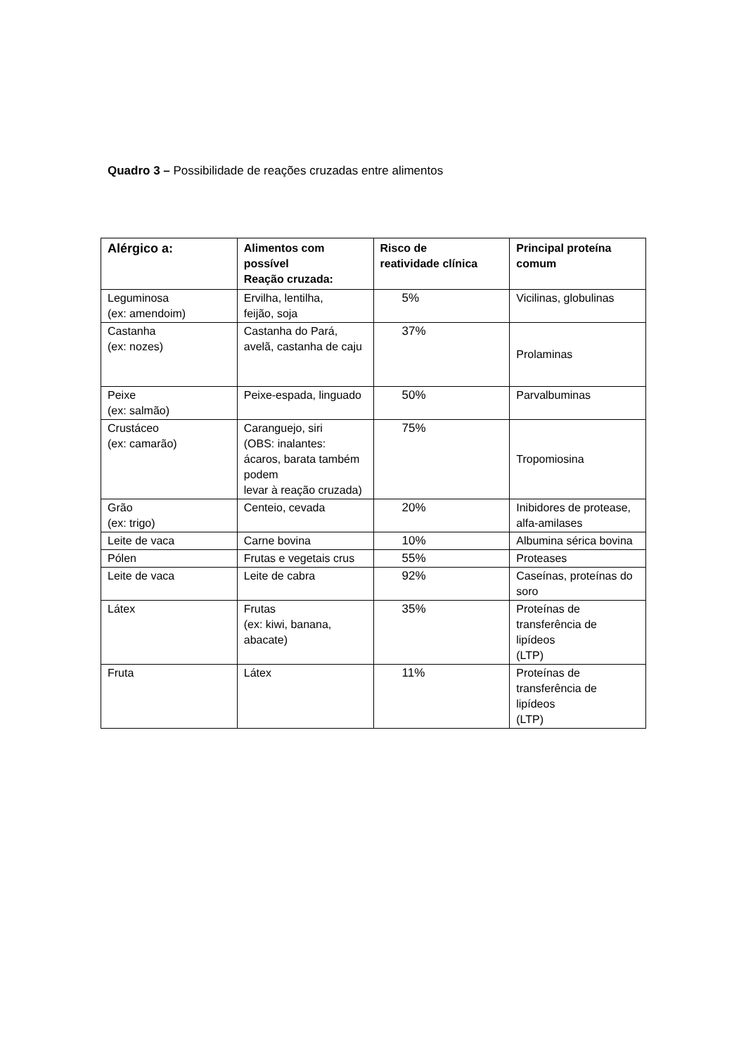Quadro 3 – Possibilidade de reações cruzadas entre alimentos
| Alérgico a: | Alimentos com possível Reação cruzada: | Risco de reatividade clínica | Principal proteína comum |
| --- | --- | --- | --- |
| Leguminosa (ex: amendoim) | Ervilha, lentilha, feijão, soja | 5% | Vicilinas, globulinas |
| Castanha (ex: nozes) | Castanha do Pará, avelã, castanha de caju | 37% | Prolaminas |
| Peixe (ex: salmão) | Peixe-espada, linguado | 50% | Parvalbuminas |
| Crustáceo (ex: camarão) | Caranguejo, siri (OBS: inalantes: ácaros, barata também podem levar à reação cruzada) | 75% | Tropomiosina |
| Grão (ex: trigo) | Centeio, cevada | 20% | Inibidores de protease, alfa-amilases |
| Leite de vaca | Carne bovina | 10% | Albumina sérica bovina |
| Pólen | Frutas e vegetais crus | 55% | Proteases |
| Leite de vaca | Leite de cabra | 92% | Caseínas, proteínas do soro |
| Látex | Frutas (ex: kiwi, banana, abacate) | 35% | Proteínas de transferência de lipídeos (LTP) |
| Fruta | Látex | 11% | Proteínas de transferência de lipídeos (LTP) |